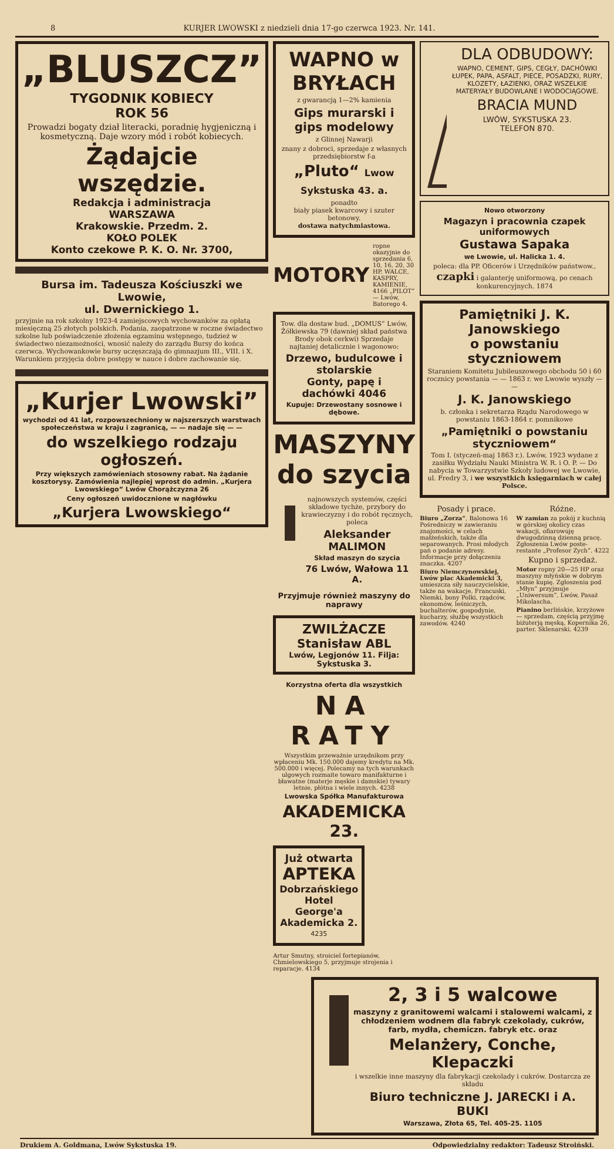8 KURJER LWOWSKI z niedzieli dnia 17-go czerwca 1923. Nr. 141.
„BLUSZCZ”
TYGODNIK KOBIECY
ROK 56
Prowadzi bogaty dział literacki, poradnię hygjeniczną i kosmetyczną. Daje wzory mód i robót kobiecych.
Żądajcie wszędzie.
Redakcja i administracja
WARSZAWA
Krakowskie. Przedm. 2.
KOŁO POLEK
Konto czekowe P. K. O. Nr. 3700,
Bursa im. Tadeusza Kościuszki we Lwowie,
ul. Dwernickiego 1.
przyjmie na rok szkolny 1923-4 zamiejscowych wychowanków za opłatą miesięczną 25 złotych polskich. Podania, zaopatrzone w roczne świadectwo szkolne lub poświadczenie złożenia egzaminu wstępnego, tudzież w świadectwo niezamożności, wnosić należy do zarządu Bursy do końca czerwca. Wychowankowie bursy uczęszczają do gimnazjum III., VIII. i X. Warunkiem przyjęcia dobre postępy w nauce i dobre zachowanie się.
„Kurjer Lwowski”
wychodzi od 41 lat, rozpowszechniony w najszerszych warstwach społeczeństwa w kraju i zagranicą, — — nadaje się — —
do wszelkiego rodzaju ogłoszeń.
Przy większych zamówieniach stosowny rabat. Na żądanie kosztorysy. Zamówienia najlepiej wprost do admin. „Kurjera Lwowskiego” Lwów Chorążczyzna 26
Ceny ogłoszeń uwidocznione w nagłówku
„Kurjera Lwowskiego“
WAPNO w BRYŁACH
z gwarancją 1—2% kamienia
Gips murarski i gips modelowy
z Glinnej Nawarji
znany z dobroci, sprzedaje z własnych przedsiębiorstw f-a
„Pluto“ Lwow Sykstuska 43. a.
ponadto
biały piasek kwarcowy i szuter betonowy.
dostawa natychmiastowa.
MOTORY ropne okazyjnie do sprzedania 6, 10, 16, 20, 30 HP. WALCE, KASPRY, KAMIENIE, 4166 „PILOT“ — Lwów, Batorego 4.
Tow. dla dostaw bud. „DOMUS“ Lwów, Żółkiewska 79 (dawniej skład państwa Brody obok cerkwi) Sprzedaje najtaniej detalicznie i wagonowo:
Drzewo, budulcowe i stolarskie
Gonty, papę i dachówki 4046
Kupuje: Drzewostany sosnowe i dębowe.
MASZYNY do szycia
najnowszych systemów, części składowe tychże, przybory do krawieczyzny i do robót ręcznych, poleca
Aleksander MALIMON
Skład maszyn do szycia
76 Lwów, Wałowa 11 A.
Przyjmuje również maszyny do naprawy
ZWILŻACZE
Stanisław ABL
Lwów, Legjonów 11. Filja: Sykstuska 3.
Korzystna oferta dla wszystkich
NA RATY
Wszystkim przeważnie urzędnikom przy wpłaceniu Mk. 150.000 dajemy kredytu na Mk. 500.000 i więcej. Polecamy na tych warunkach ulgowych rozmaite towaro manifakturne i bławatne (materje męskie i damskie) tywary letnie, płótna i wiele innych. 4238
Lwowska Spółka Manufakturowa
AKADEMICKA 23.
Już otwarta
APTEKA
Dobrzańskiego
Hotel George'a
Akademicka 2.
4235
Artur Smutny, stroiciel fortepianów, Chmielowskiego 5, przyjmuje strojenia i reparacje. 4134
DLA ODBUDOWY:
WAPNO, CEMENT, GIPS, CEGŁY, DACHÓWKI ŁUPEK, PAPA, ASFALT, PIECE, POSADZKI, RURY, KLOZETY, ŁAZIENKI, ORAZ WSZELKIE MATERYAŁY BUDOWLANE I WODOCIĄGOWE.
BRACIA MUND
LWÓW, SYKSTUSKA 23.
TELEFON 870.
Nowo otworzony
Magazyn i pracownia czapek uniformowych
Gustawa Sapaka
we Lwowie, ul. Halicka 1. 4.
poleca: dla PP. Oficerów i Urzędników państwow., czapki i galanterję uniformową, po cenach konkurencyjnych. 1874
Pamiętniki J. K. Janowskiego
o powstaniu styczniowem
Staraniem Komitetu Jubileuszowego obchodu 50 i 60 rocznicy powstania — — 1863 r. we Lwowie wyszły — —
J. K. Janowskiego
b. członka i sekretarza Rządu Narodowego w powstaniu 1863-1864 r. pomnikowe
„Pamiętniki o powstaniu styczniowem“
Tom I. (styczeń-maj 1863 r.). Lwów, 1923 wydane z zasiłku Wydziału Nauki Ministra W. R. i O. P. — Do nabycia w Towarzystwie Szkoły ludowej we Lwowie, ul. Fredry 3, i we wszystkich księgarniach w całej Polsce.
Posady i prace.
Biuro „Zorza“, Balonowa 16 Pośredniczy w zawieraniu znajomości, w celach małżeńskich, także dla separowanych. Prosi młodych pań o podanie adresy. Informacje przy dołączeniu znaczka. 4207
Biuro Niemczynowskiej, Lwów plac Akademicki 3, umieszcza siły nauczycielskie, także na wakacje, Francuski, Niemki, bony Polki, rządców, ekonomów, leśniczych, buchalterów, gospodynie, kucharzy, służbę wszystkich zawodów. 4240
Różne.
W zamian za pokój z kuchnią w górskiej okolicy czas wakacji, ofiarowuję dwugodzinną dzienną pracę. Zgłoszenia Lwów poste-restante „Profesor Zych“. 4222
Kupno i sprzedaż.
Motor ropny 20—25 HP oraz maszyny młyńskie w dobrym stanie kupię. Zgłoszenia pod „Młyn“ przyjmuje „Uniwersum“, Lwów, Pasaż Mikolascha.
Pianino berlińskie, krzyżowe — sprzedam, częścią przyjmę biżuterją męską. Kopernika 26, parter. Sklenarski. 4239
2, 3 i 5 walcowe
maszyny z granitowemi walcami i stalowemi walcami, z chłodzeniem wodnem dla fabryk czekolady, cukrów, farb, mydła, chemiczn. fabryk etc. oraz
Melanżery, Conche, Klepaczki
i wszelkie inne maszyny dla fabrykacji czekolady i cukrów. Dostarcza ze składu
Biuro techniczne J. JARECKI i A. BUKI
Warszawa, Złota 65, Tel. 405-25. 1105
Drukiem A. Goldmana, Lwów Sykstuska 19. Odpowiedzialny redaktor: Tadeusz Stroiński.